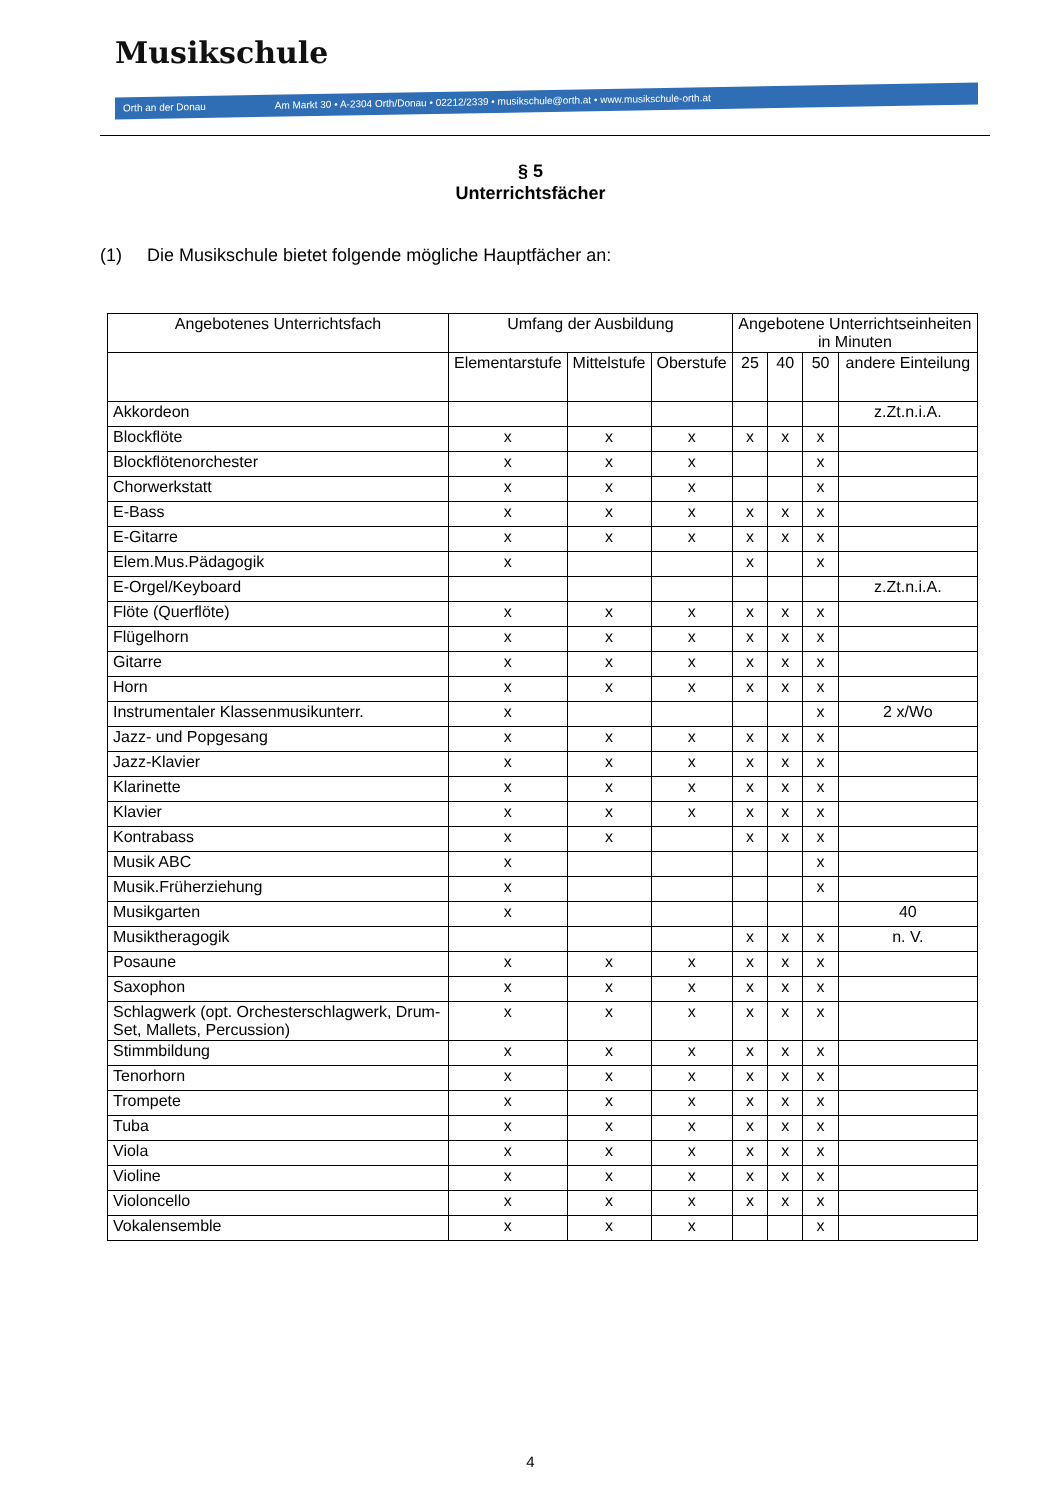Musikschule
Orth an der Donau Am Markt 30 • A-2304 Orth/Donau • 02212/2339 • musikschule@orth.at • www.musikschule-orth.at
§ 5
Unterrichtsfächer
(1) Die Musikschule bietet folgende mögliche Hauptfächer an:
| Angebotenes Unterrichtsfach | Umfang der Ausbildung | | | Angebotene Unterrichtseinheiten in Minuten | | | |
| --- | --- | --- | --- | --- | --- | --- | --- |
| | Elementarstufe | Mittelstufe | Oberstufe | 25 | 40 | 50 | andere Einteilung |
| Akkordeon | | | | | | | z.Zt.n.i.A. |
| Blockflöte | x | x | x | x | x | x | |
| Blockflötenorchester | x | x | x | | | x | |
| Chorwerkstatt | x | x | x | | | x | |
| E-Bass | x | x | x | x | x | x | |
| E-Gitarre | x | x | x | x | x | x | |
| Elem.Mus.Pädagogik | x | | | x | | x | |
| E-Orgel/Keyboard | | | | | | | z.Zt.n.i.A. |
| Flöte (Querflöte) | x | x | x | x | x | x | |
| Flügelhorn | x | x | x | x | x | x | |
| Gitarre | x | x | x | x | x | x | |
| Horn | x | x | x | x | x | x | |
| Instrumentaler Klassenmusikunterr. | x | | | | | x | 2 x/Wo |
| Jazz- und Popgesang | x | x | x | x | x | x | |
| Jazz-Klavier | x | x | x | x | x | x | |
| Klarinette | x | x | x | x | x | x | |
| Klavier | x | x | x | x | x | x | |
| Kontrabass | x | x | | x | x | x | |
| Musik ABC | x | | | | | x | |
| Musik.Früherziehung | x | | | | | x | |
| Musikgarten | x | | | | | | 40 |
| Musiktheragogik | | | | x | x | x | n. V. |
| Posaune | x | x | x | x | x | x | |
| Saxophon | x | x | x | x | x | x | |
| Schlagwerk (opt. Orchesterschlagwerk, Drum-Set, Mallets, Percussion) | x | x | x | x | x | x | |
| Stimmbildung | x | x | x | x | x | x | |
| Tenorhorn | x | x | x | x | x | x | |
| Trompete | x | x | x | x | x | x | |
| Tuba | x | x | x | x | x | x | |
| Viola | x | x | x | x | x | x | |
| Violine | x | x | x | x | x | x | |
| Violoncello | x | x | x | x | x | x | |
| Vokalensemble | x | x | x | | | x | |
4